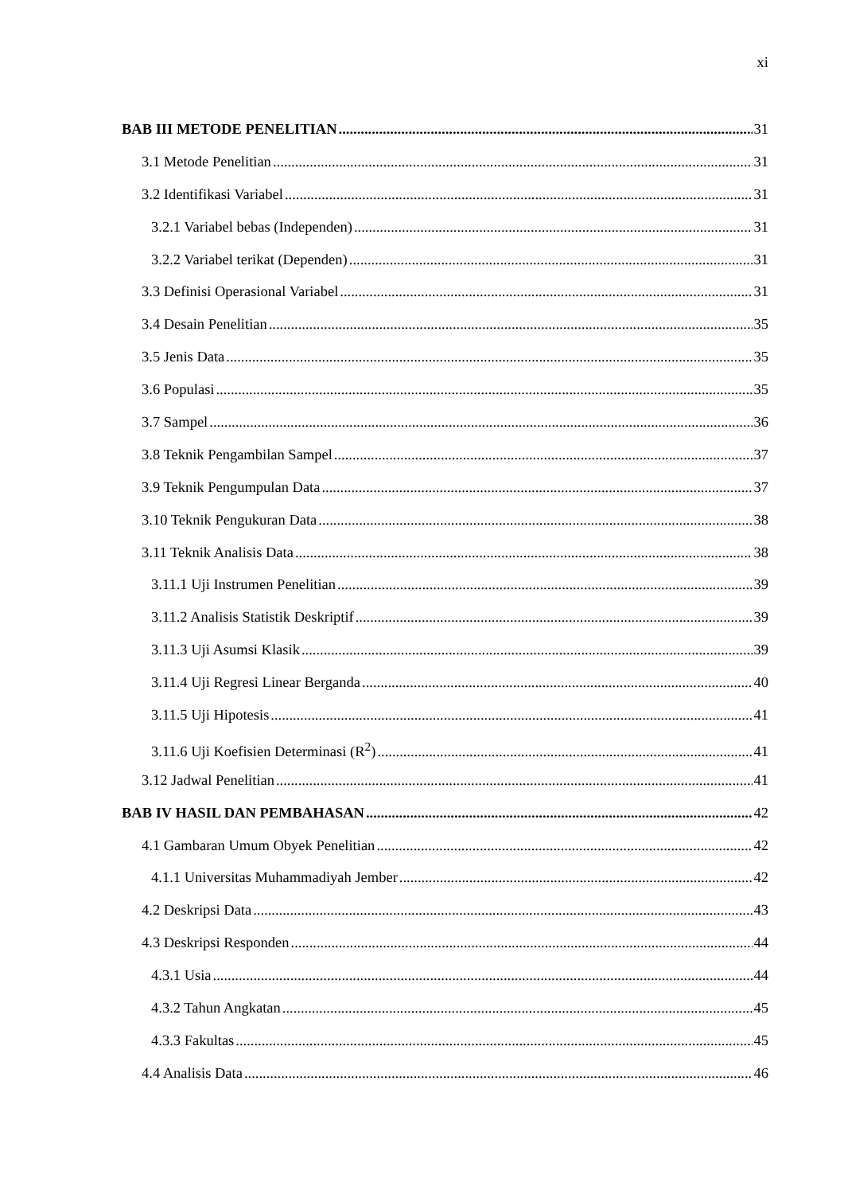xi
BAB III METODE PENELITIAN 31
3.1 Metode Penelitian 31
3.2 Identifikasi Variabel 31
3.2.1 Variabel bebas (Independen) 31
3.2.2 Variabel terikat (Dependen) 31
3.3 Definisi Operasional Variabel 31
3.4 Desain Penelitian 35
3.5 Jenis Data 35
3.6 Populasi 35
3.7 Sampel 36
3.8 Teknik Pengambilan Sampel 37
3.9 Teknik Pengumpulan Data 37
3.10 Teknik Pengukuran Data 38
3.11 Teknik Analisis Data 38
3.11.1 Uji Instrumen Penelitian 39
3.11.2 Analisis Statistik Deskriptif 39
3.11.3 Uji Asumsi Klasik 39
3.11.4 Uji Regresi Linear Berganda 40
3.11.5 Uji Hipotesis 41
3.11.6 Uji Koefisien Determinasi (R<sup>2</sup>) 41
3.12 Jadwal Penelitian 41
BAB IV HASIL DAN PEMBAHASAN 42
4.1 Gambaran Umum Obyek Penelitian 42
4.1.1 Universitas Muhammadiyah Jember 42
4.2 Deskripsi Data 43
4.3 Deskripsi Responden 44
4.3.1 Usia 44
4.3.2 Tahun Angkatan 45
4.3.3 Fakultas 45
4.4 Analisis Data 46